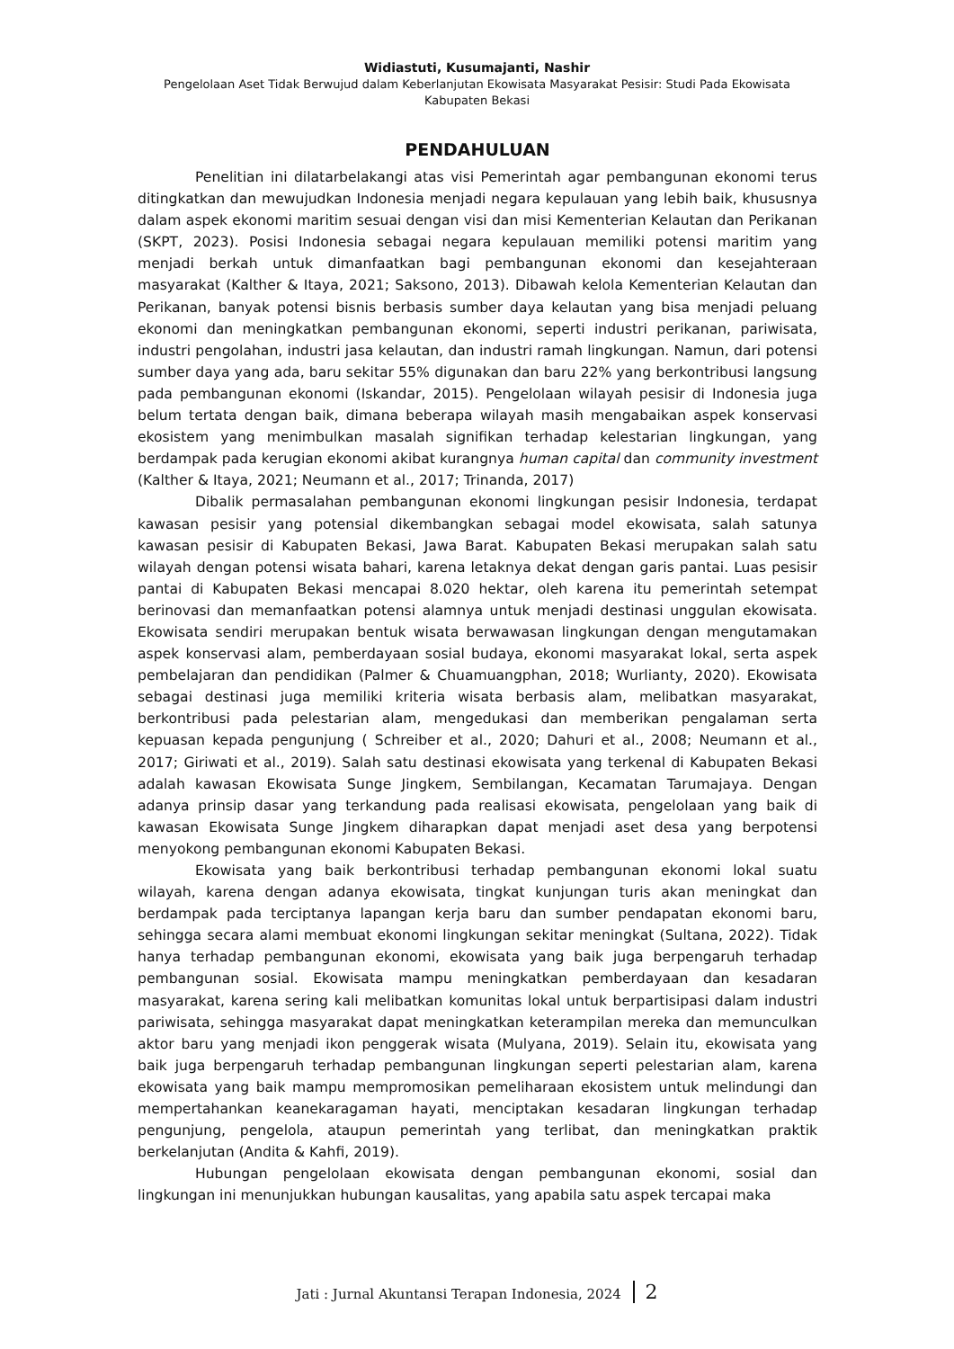Widiastuti, Kusumajanti, Nashir
Pengelolaan Aset Tidak Berwujud dalam Keberlanjutan Ekowisata Masyarakat Pesisir: Studi Pada Ekowisata
Kabupaten Bekasi
PENDAHULUAN
Penelitian ini dilatarbelakangi atas visi Pemerintah agar pembangunan ekonomi terus ditingkatkan dan mewujudkan Indonesia menjadi negara kepulauan yang lebih baik, khususnya dalam aspek ekonomi maritim sesuai dengan visi dan misi Kementerian Kelautan dan Perikanan (SKPT, 2023). Posisi Indonesia sebagai negara kepulauan memiliki potensi maritim yang menjadi berkah untuk dimanfaatkan bagi pembangunan ekonomi dan kesejahteraan masyarakat (Kalther & Itaya, 2021; Saksono, 2013). Dibawah kelola Kementerian Kelautan dan Perikanan, banyak potensi bisnis berbasis sumber daya kelautan yang bisa menjadi peluang ekonomi dan meningkatkan pembangunan ekonomi, seperti industri perikanan, pariwisata, industri pengolahan, industri jasa kelautan, dan industri ramah lingkungan. Namun, dari potensi sumber daya yang ada, baru sekitar 55% digunakan dan baru 22% yang berkontribusi langsung pada pembangunan ekonomi (Iskandar, 2015). Pengelolaan wilayah pesisir di Indonesia juga belum tertata dengan baik, dimana beberapa wilayah masih mengabaikan aspek konservasi ekosistem yang menimbulkan masalah signifikan terhadap kelestarian lingkungan, yang berdampak pada kerugian ekonomi akibat kurangnya human capital dan community investment (Kalther & Itaya, 2021; Neumann et al., 2017; Trinanda, 2017)
Dibalik permasalahan pembangunan ekonomi lingkungan pesisir Indonesia, terdapat kawasan pesisir yang potensial dikembangkan sebagai model ekowisata, salah satunya kawasan pesisir di Kabupaten Bekasi, Jawa Barat. Kabupaten Bekasi merupakan salah satu wilayah dengan potensi wisata bahari, karena letaknya dekat dengan garis pantai. Luas pesisir pantai di Kabupaten Bekasi mencapai 8.020 hektar, oleh karena itu pemerintah setempat berinovasi dan memanfaatkan potensi alamnya untuk menjadi destinasi unggulan ekowisata. Ekowisata sendiri merupakan bentuk wisata berwawasan lingkungan dengan mengutamakan aspek konservasi alam, pemberdayaan sosial budaya, ekonomi masyarakat lokal, serta aspek pembelajaran dan pendidikan (Palmer & Chuamuangphan, 2018; Wurlianty, 2020). Ekowisata sebagai destinasi juga memiliki kriteria wisata berbasis alam, melibatkan masyarakat, berkontribusi pada pelestarian alam, mengedukasi dan memberikan pengalaman serta kepuasan kepada pengunjung ( Schreiber et al., 2020; Dahuri et al., 2008; Neumann et al., 2017; Giriwati et al., 2019). Salah satu destinasi ekowisata yang terkenal di Kabupaten Bekasi adalah kawasan Ekowisata Sunge Jingkem, Sembilangan, Kecamatan Tarumajaya. Dengan adanya prinsip dasar yang terkandung pada realisasi ekowisata, pengelolaan yang baik di kawasan Ekowisata Sunge Jingkem diharapkan dapat menjadi aset desa yang berpotensi menyokong pembangunan ekonomi Kabupaten Bekasi.
Ekowisata yang baik berkontribusi terhadap pembangunan ekonomi lokal suatu wilayah, karena dengan adanya ekowisata, tingkat kunjungan turis akan meningkat dan berdampak pada terciptanya lapangan kerja baru dan sumber pendapatan ekonomi baru, sehingga secara alami membuat ekonomi lingkungan sekitar meningkat (Sultana, 2022). Tidak hanya terhadap pembangunan ekonomi, ekowisata yang baik juga berpengaruh terhadap pembangunan sosial. Ekowisata mampu meningkatkan pemberdayaan dan kesadaran masyarakat, karena sering kali melibatkan komunitas lokal untuk berpartisipasi dalam industri pariwisata, sehingga masyarakat dapat meningkatkan keterampilan mereka dan memunculkan aktor baru yang menjadi ikon penggerak wisata (Mulyana, 2019). Selain itu, ekowisata yang baik juga berpengaruh terhadap pembangunan lingkungan seperti pelestarian alam, karena ekowisata yang baik mampu mempromosikan pemeliharaan ekosistem untuk melindungi dan mempertahankan keanekaragaman hayati, menciptakan kesadaran lingkungan terhadap pengunjung, pengelola, ataupun pemerintah yang terlibat, dan meningkatkan praktik berkelanjutan (Andita & Kahfi, 2019).
Hubungan pengelolaan ekowisata dengan pembangunan ekonomi, sosial dan lingkungan ini menunjukkan hubungan kausalitas, yang apabila satu aspek tercapai maka
Jati : Jurnal Akuntansi Terapan Indonesia, 2024 2